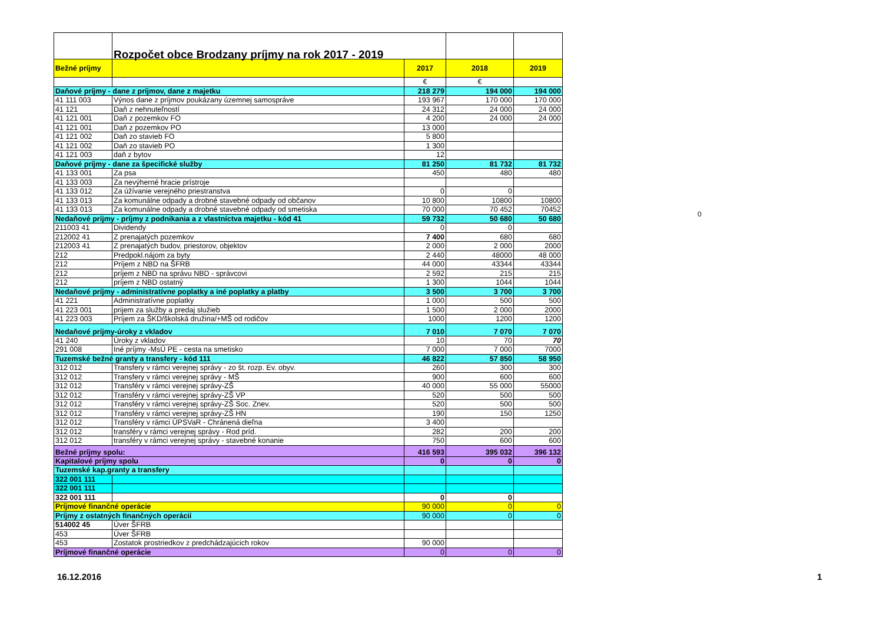| | Rozpočet obce Brodzany príjmy na rok 2017 - 2019 | | | |
| Bežné príjmy | | 2017 | 2018 | 2019 |
| | | € | € | |
| Daňové príjmy - dane z príjmov, dane z majetku | | 218 279 | 194 000 | 194 000 |
| 41 111 003 | Výnos dane z príjmov poukázany územnej samospráve | 193 967 | 170 000 | 170 000 |
| 41 121 | Daň z nehnuteľností | 24 312 | 24 000 | 24 000 |
| 41 121 001 | Daň z pozemkov FO | 4 200 | 24 000 | 24 000 |
| 41 121 001 | Daň z pozemkov PO | 13 000 | | |
| 41 121 002 | Daň zo stavieb FO | 5 800 | | |
| 41 121 002 | Daň zo stavieb PO | 1 300 | | |
| 41 121 003 | daň z bytov | 12 | | |
| Daňové príjmy - dane za špecifické služby | | 81 250 | 81 732 | 81 732 |
| 41 133 001 | Za psa | 450 | 480 | 480 |
| 41 133 003 | Za nevýherné hracie prístroje | | | |
| 41 133 012 | Za úžívanie verejného priestranstva | 0 | 0 | |
| 41 133 013 | Za komunálne odpady a drobné stavebné odpady od občanov | 10 800 | 10800 | 10800 |
| 41 133 013 | Za komunálne odpady a drobné stavebné odpady od smetiska | 70 000 | 70 452 | 70452 |
| Nedaňové príjmy - príjmy z podnikania a z vlastníctva majetku - kód 41 | | 59 732 | 50 680 | 50 680 |
| 211003 41 | Dividendy | 0 | 0 | |
| 212002 41 | Z prenajatých pozemkov | 7 400 | 680 | 680 |
| 212003 41 | Z prenajatých budov, priestorov, objektov | 2 000 | 2 000 | 2000 |
| 212 | Predpokl.nájom za byty | 2 440 | 48000 | 48 000 |
| 212 | Príjem z NBD na ŠFRB | 44 000 | 43344 | 43344 |
| 212 | príjem z NBD na správu NBD - správcovi | 2 592 | 215 | 215 |
| 212 | príjem z NBD ostatný | 1 300 | 1044 | 1044 |
| Nedaňové príjmy - administratívne poplatky a iné poplatky a platby | | 3 500 | 3 700 | 3 700 |
| 41 221 | Administratívne poplatky | 1 000 | 500 | 500 |
| 41 223 001 | prijem za služby a predaj služieb | 1 500 | 2 000 | 2000 |
| 41 223 003 | Príjem za ŠKD/školská družina/+MŠ od rodičov | 1000 | 1200 | 1200 |
| Nedaňové príjmy-úroky z vkladov | | 7 010 | 7 070 | 7 070 |
| 41 240 | Úroky z vkladov | 10 | 70 | 70 |
| 291 008 | Iné príjmy -MsÚ PE - cesta na smetisko | 7 000 | 7 000 | 7000 |
| Tuzemské bežné granty a transfery - kód 111 | | 46 822 | 57 850 | 58 950 |
| 312 012 | Transfery v rámci verejnej správy - zo št. rozp. Ev. obyv. | 260 | 300 | 300 |
| 312 012 | Transfery v rámci verejnej správy - MŠ | 900 | 600 | 600 |
| 312 012 | Transféry v rámci verejnej správy-ZŠ | 40 000 | 55 000 | 55000 |
| 312 012 | Transféry v rámci verejnej správy-ZŠ VP | 520 | 500 | 500 |
| 312 012 | Transféry v rámci verejnej správy-ZŠ Soc. Znev. | 520 | 500 | 500 |
| 312 012 | Transféry v rámci verejnej správy-ZŠ HN | 190 | 150 | 1250 |
| 312 012 | Transféry v rámci ÚPSVaR - Chránená dieľna | 3 400 | | |
| 312 012 | transféry v rámci verejnej správy - Rod príd. | 282 | 200 | 200 |
| 312 012 | transféry v rámci verejnej správy - stavebné konanie | 750 | 600 | 600 |
| Bežné príjmy spolu: | | 416 593 | 395 032 | 396 132 |
| Kapitalové príjmy spolu | | 0 | 0 | 0 |
| Tuzemské kap.granty a transfery | | | | |
| 322 001 111 | | | | |
| 322 001 111 | | | | |
| 322 001 111 | | 0 | 0 | |
| Príjmové finančné operácie | | 90 000 | 0 | 0 |
| Príjmy z ostatných finančných operácií | | 90 000 | 0 | 0 |
| 514002 45 | Úver ŠFRB | | | |
| 453 | Úver ŠFRB | | | |
| 453 | Zostatok prostriedkov z predchádzajúcich rokov | 90 000 | | |
| Príjmové finančné operácie | | 0 | 0 | 0 |
0
16.12.2016 1